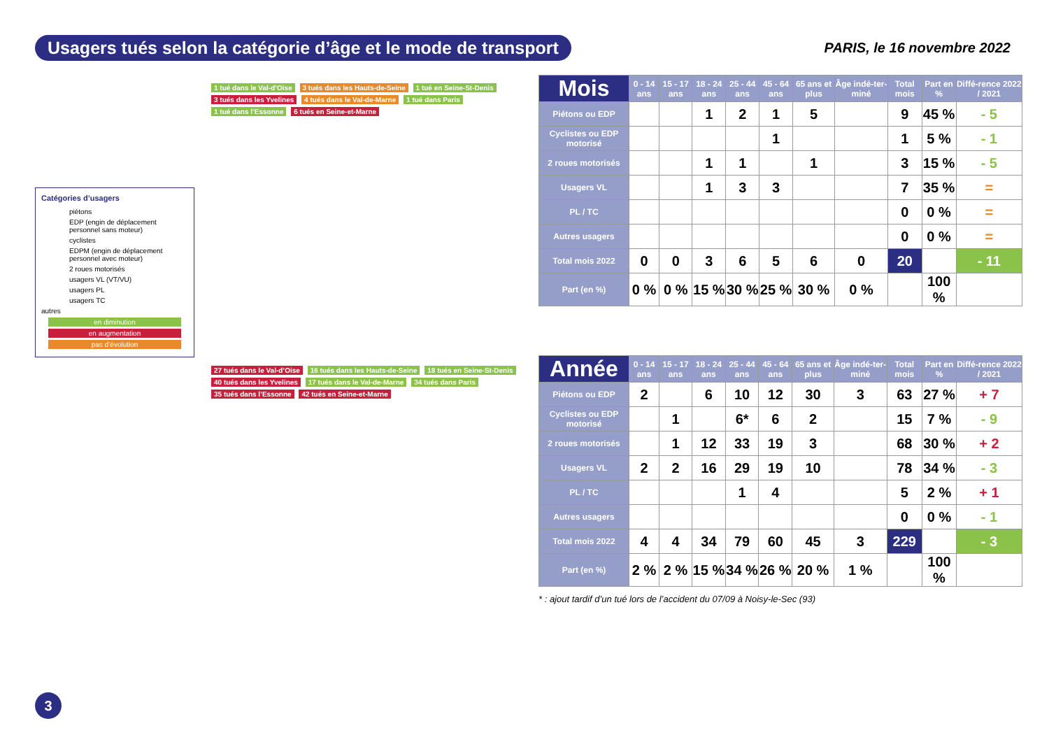Usagers tués selon la catégorie d’âge et le mode de transport
PARIS, le 16 novembre 2022
1 tué dans le Val-d’Oise 3 tués dans les Hauts-de-Seine 1 tué en Seine-St-Denis 3 tués dans les Yvelines 4 tués dans le Val-de-Marne 1 tué dans Paris 1 tué dans l’Essonne 6 tués en Seine-et-Marne
Catégories d’usagers
piétons
EDP (engin de déplacement personnel sans moteur)
cyclistes
EDPM (engin de déplacement personnel avec moteur)
2 roues motorisés
usagers VL (VT/VU)
usagers PL
usagers TC
autres
en diminution
en augmentation
pas d’évolution
27 tués dans le Val-d’Oise 16 tués dans les Hauts-de-Seine 18 tués en Seine-St-Denis 40 tués dans les Yvelines 17 tués dans le Val-de-Marne 34 tués dans Paris 35 tués dans l’Essonne 42 tués en Seine-et-Marne
| Mois | 0 - 14 ans | 15 - 17 ans | 18 - 24 ans | 25 - 44 ans | 45 - 64 ans | 65 ans et plus | Âge indé-ter-miné | Total mois | Part en % | Diffé-rence 2022 / 2021 |
| --- | --- | --- | --- | --- | --- | --- | --- | --- | --- | --- |
| Piétons ou EDP | | | 1 | 2 | 1 | 5 | | 9 | 45 % | - 5 |
| Cyclistes ou EDP motorisé | | | | | 1 | | | 1 | 5 % | - 1 |
| 2 roues motorisés | | | 1 | 1 | | 1 | | 3 | 15 % | - 5 |
| Usagers VL | | | 1 | 3 | 3 | | | 7 | 35 % | = |
| PL / TC | | | | | | | | 0 | 0 % | = |
| Autres usagers | | | | | | | | 0 | 0 % | = |
| Total mois 2022 | 0 | 0 | 3 | 6 | 5 | 6 | 0 | 20 | | - 11 |
| Part (en %) | 0 % | 0 % | 15 % | 30 % | 25 % | 30 % | 0 % | | 100 % | |
| Année | 0 - 14 ans | 15 - 17 ans | 18 - 24 ans | 25 - 44 ans | 45 - 64 ans | 65 ans et plus | Âge indé-ter-miné | Total mois | Part en % | Diffé-rence 2022 / 2021 |
| --- | --- | --- | --- | --- | --- | --- | --- | --- | --- | --- |
| Piétons ou EDP | 2 | | 6 | 10 | 12 | 30 | 3 | 63 | 27 % | + 7 |
| Cyclistes ou EDP motorisé | | 1 | | 6* | 6 | 2 | | 15 | 7 % | - 9 |
| 2 roues motorisés | | 1 | 12 | 33 | 19 | 3 | | 68 | 30 % | + 2 |
| Usagers VL | 2 | 2 | 16 | 29 | 19 | 10 | | 78 | 34 % | - 3 |
| PL / TC | | | | 1 | 4 | | | 5 | 2 % | + 1 |
| Autres usagers | | | | | | | | 0 | 0 % | - 1 |
| Total mois 2022 | 4 | 4 | 34 | 79 | 60 | 45 | 3 | 229 | | - 3 |
| Part (en %) | 2 % | 2 % | 15 % | 34 % | 26 % | 20 % | 1 % | | 100 % | |
* : ajout tardif d’un tué lors de l’accident du 07/09 à Noisy-le-Sec (93)
3